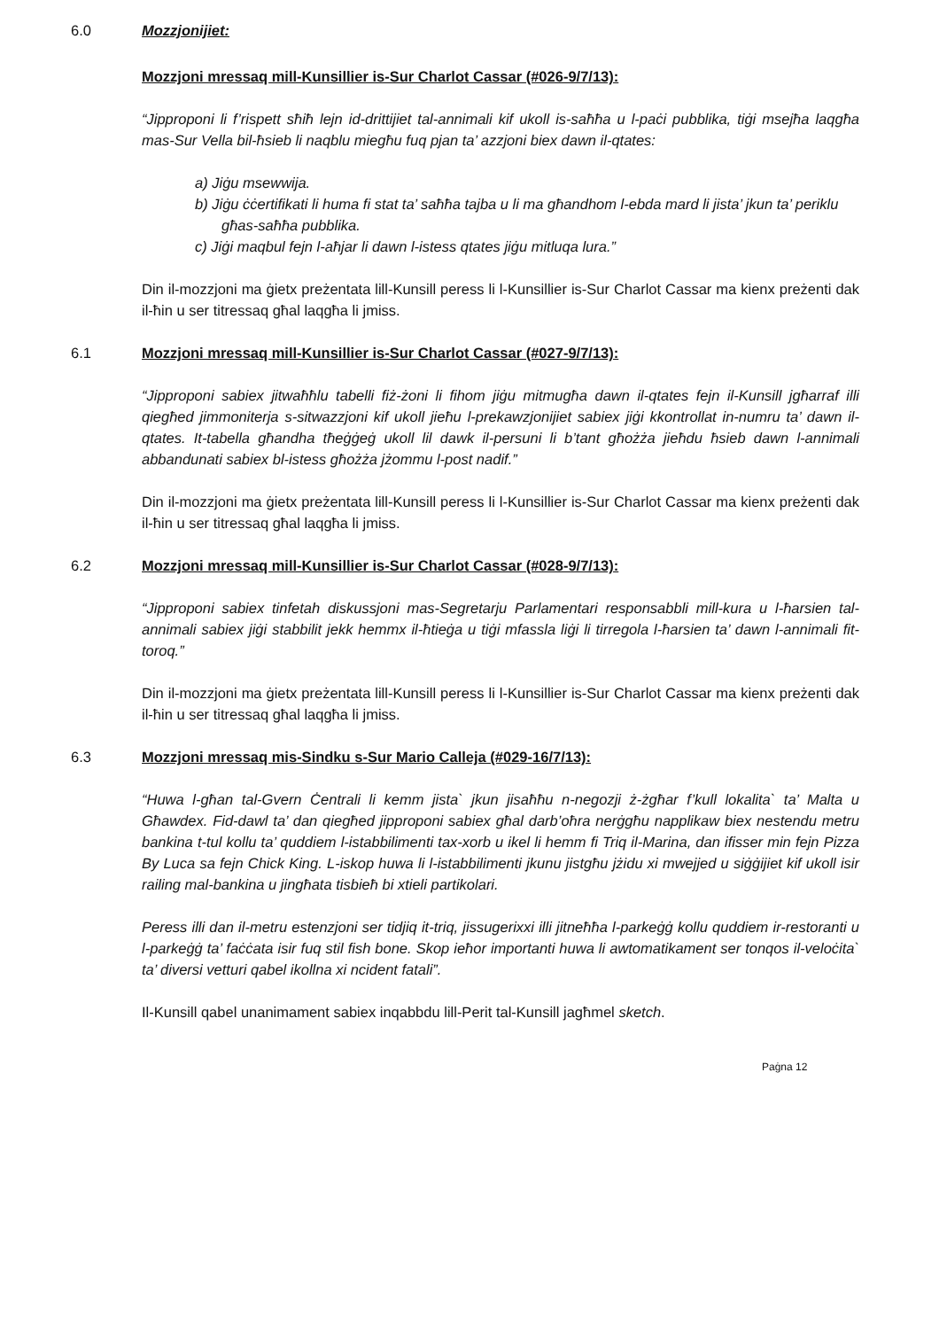6.0 Mozzjonijiet:
Mozzjoni mressaq mill-Kunsillier is-Sur Charlot Cassar (#026-9/7/13):
“Jipproponi li f’rispett sħiħ lejn id-drittijiet tal-annimali kif ukoll is-saħħa u l-paċi pubblika, tiġi msejħa laqgħa mas-Sur Vella bil-ħsieb li naqblu miegħu fuq pjan ta’ azzjoni biex dawn il-qtates:
a) Jiġu msewwija.
b) Jiġu ċċertifikati li huma fi stat ta’ saħħa tajba u li ma għandhom l-ebda mard li jista’ jkun ta’ periklu għas-saħħa pubblika.
c) Jiġi maqbul fejn l-aħjar li dawn l-istess qtates jiġu mitluqa lura.”
Din il-mozzjoni ma ġietx preżentata lill-Kunsill peress li l-Kunsillier is-Sur Charlot Cassar ma kienx preżenti dak il-ħin u ser titressaq għal laqgħa li jmiss.
6.1 Mozzjoni mressaq mill-Kunsillier is-Sur Charlot Cassar (#027-9/7/13):
“Jipproponi sabiex jitwaħħlu tabelli fiż-żoni li fihom jiġu mitmugħa dawn il-qtates fejn il-Kunsill jgħarraf illi qiegħed jimmoniterja s-sitwazzjoni kif ukoll jieħu l-prekawzjonijiet sabiex jiġi kkontrollat in-numru ta’ dawn il-qtates. It-tabella għandha tħeġġeġ ukoll lil dawk il-persuni li b’tant għożża jieħdu ħsieb dawn l-annimali abbandunati sabiex bl-istess għożża jżommu l-post nadif.”
Din il-mozzjoni ma ġietx preżentata lill-Kunsill peress li l-Kunsillier is-Sur Charlot Cassar ma kienx preżenti dak il-ħin u ser titressaq għal laqgħa li jmiss.
6.2 Mozzjoni mressaq mill-Kunsillier is-Sur Charlot Cassar (#028-9/7/13):
“Jipproponi sabiex tinfetah diskussjoni mas-Segretarju Parlamentari responsabbli mill-kura u l-ħarsien tal-annimali sabiex jiġi stabbilit jekk hemmx il-ħtieġa u tiġi mfassla liġi li tirregola l-ħarsien ta’ dawn l-annimali fit-toroq.”
Din il-mozzjoni ma ġietx preżentata lill-Kunsill peress li l-Kunsillier is-Sur Charlot Cassar ma kienx preżenti dak il-ħin u ser titressaq għal laqgħa li jmiss.
6.3 Mozzjoni mressaq mis-Sindku s-Sur Mario Calleja (#029-16/7/13):
“Huwa l-għan tal-Gvern Ċentrali li kemm jista` jkun jisaħħu n-negozji ż-żgħar f’kull lokalita` ta’ Malta u Għawdex. Fid-dawl ta’ dan qiegħed jipproponi sabiex għal darb’oħra nerġgħu napplikaw biex nestendu metru bankina t-tul kollu ta’ quddiem l-istabbilimenti tax-xorb u ikel li hemm fi Triq il-Marina, dan ifisser min fejn Pizza By Luca sa fejn Chick King. L-iskop huwa li l-istabbilimenti jkunu jistgħu jżidu xi mwejjed u siġġijiet kif ukoll isir railing mal-bankina u jingħata tisbieħ bi xtieli partikolari.
Peress illi dan il-metru estenzjoni ser tidjiq it-triq, jissugerixxi illi jitneħħa l-parkeġġ kollu quddiem ir-restoranti u l-parkeġġ ta’ faċċata isir fuq stil fish bone. Skop ieħor importanti huwa li awtomatikament ser tonqos il-veloċita` ta’ diversi vetturi qabel ikollna xi ncident fatali”.
Il-Kunsill qabel unanimament sabiex inqabbdu lill-Perit tal-Kunsill jagħmel sketch.
Paġna 12